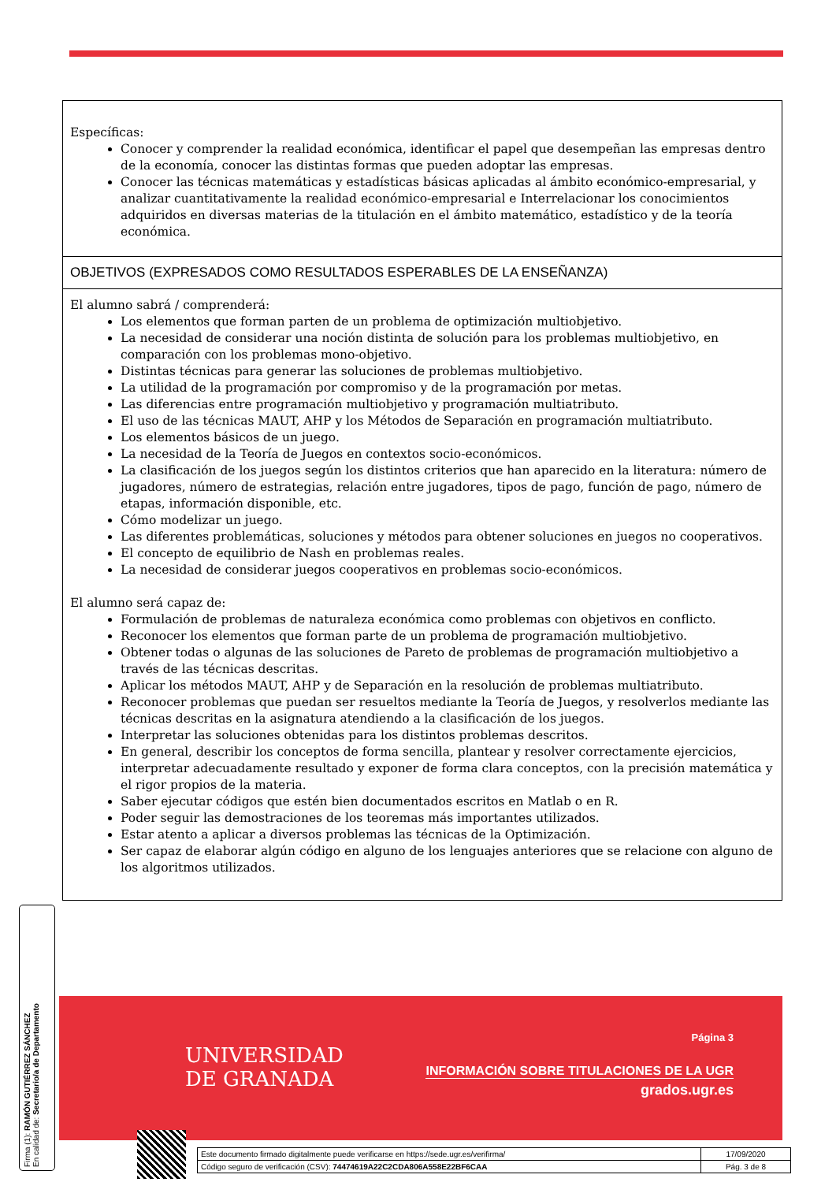Específicas:
Conocer y comprender la realidad económica, identificar el papel que desempeñan las empresas dentro de la economía, conocer las distintas formas que pueden adoptar las empresas.
Conocer las técnicas matemáticas y estadísticas básicas aplicadas al ámbito económico-empresarial, y analizar cuantitativamente la realidad económico-empresarial e Interrelacionar los conocimientos adquiridos en diversas materias de la titulación en el ámbito matemático, estadístico y de la teoría económica.
OBJETIVOS (EXPRESADOS COMO RESULTADOS ESPERABLES DE LA ENSEÑANZA)
El alumno sabrá / comprenderá:
Los elementos que forman parten de un problema de optimización multiobjetivo.
La necesidad de considerar una noción distinta de solución para los problemas multiobjetivo, en comparación con los problemas mono-objetivo.
Distintas técnicas para generar las soluciones de problemas multiobjetivo.
La utilidad de la programación por compromiso y de la programación por metas.
Las diferencias entre programación multiobjetivo y programación multiatributo.
El uso de las técnicas MAUT, AHP y los Métodos de Separación en programación multiatributo.
Los elementos básicos de un juego.
La necesidad de la Teoría de Juegos en contextos socio-económicos.
La clasificación de los juegos según los distintos criterios que han aparecido en la literatura: número de jugadores, número de estrategias, relación entre jugadores, tipos de pago, función de pago, número de etapas, información disponible, etc.
Cómo modelizar un juego.
Las diferentes problemáticas, soluciones y métodos para obtener soluciones en juegos no cooperativos.
El concepto de equilibrio de Nash en problemas reales.
La necesidad de considerar juegos cooperativos en problemas socio-económicos.
El alumno será capaz de:
Formulación de problemas de naturaleza económica como problemas con objetivos en conflicto.
Reconocer los elementos que forman parte de un problema de programación multiobjetivo.
Obtener todas o algunas de las soluciones de Pareto de problemas de programación multiobjetivo a través de las técnicas descritas.
Aplicar los métodos MAUT, AHP y de Separación en la resolución de problemas multiatributo.
Reconocer problemas que puedan ser resueltos mediante la Teoría de Juegos, y resolverlos mediante las técnicas descritas en la asignatura atendiendo a la clasificación de los juegos.
Interpretar las soluciones obtenidas para los distintos problemas descritos.
En general, describir los conceptos de forma sencilla, plantear y resolver correctamente ejercicios, interpretar adecuadamente resultado y exponer de forma clara conceptos, con la precisión matemática y el rigor propios de la materia.
Saber ejecutar códigos que estén bien documentados escritos en Matlab o en R.
Poder seguir las demostraciones de los teoremas más importantes utilizados.
Estar atento a aplicar a diversos problemas las técnicas de la Optimización.
Ser capaz de elaborar algún código en alguno de los lenguajes anteriores que se relacione con alguno de los algoritmos utilizados.
UNIVERSIDAD
DE GRANADA
Página 3
INFORMACIÓN SOBRE TITULACIONES DE LA UGR
grados.ugr.es
Firma (1): RAMÓN GUTIÉRREZ SÁNCHEZ
En calidad de: Secretario/a de Departamento
| Este documento firmado digitalmente puede verificarse en https://sede.ugr.es/verifirma/ | 17/09/2020 |
| Código seguro de verificación (CSV): 74474619A22C2CDA806A558E22BF6CAA | Pág. 3 de 8 |